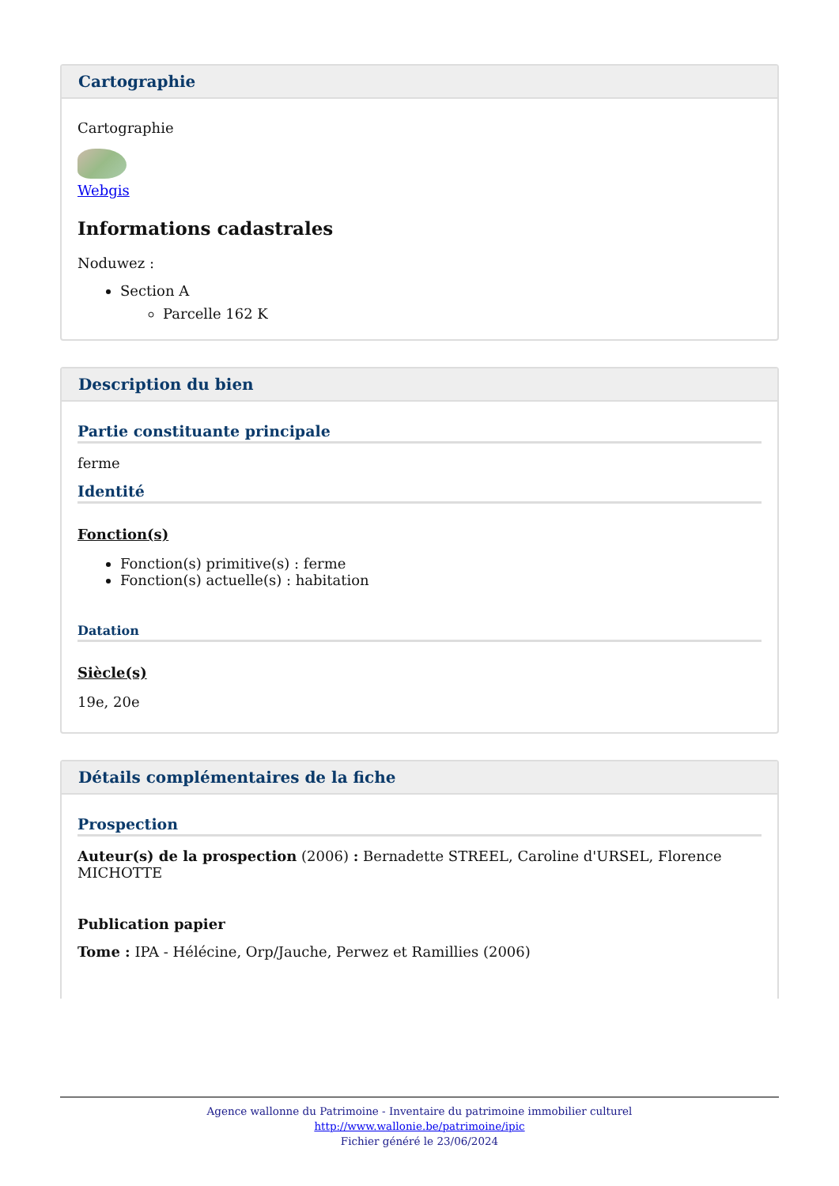Cartographie
Cartographie
Webgis
Informations cadastrales
Noduwez :
Section A
Parcelle 162 K
Description du bien
Partie constituante principale
ferme
Identité
Fonction(s)
Fonction(s) primitive(s) : ferme
Fonction(s) actuelle(s) : habitation
Datation
Siècle(s)
19e, 20e
Détails complémentaires de la fiche
Prospection
Auteur(s) de la prospection (2006) : Bernadette STREEL, Caroline d'URSEL, Florence MICHOTTE
Publication papier
Tome : IPA - Hélécine, Orp/Jauche, Perwez et Ramillies (2006)
Agence wallonne du Patrimoine - Inventaire du patrimoine immobilier culturel
http://www.wallonie.be/patrimoine/ipic
Fichier généré le 23/06/2024